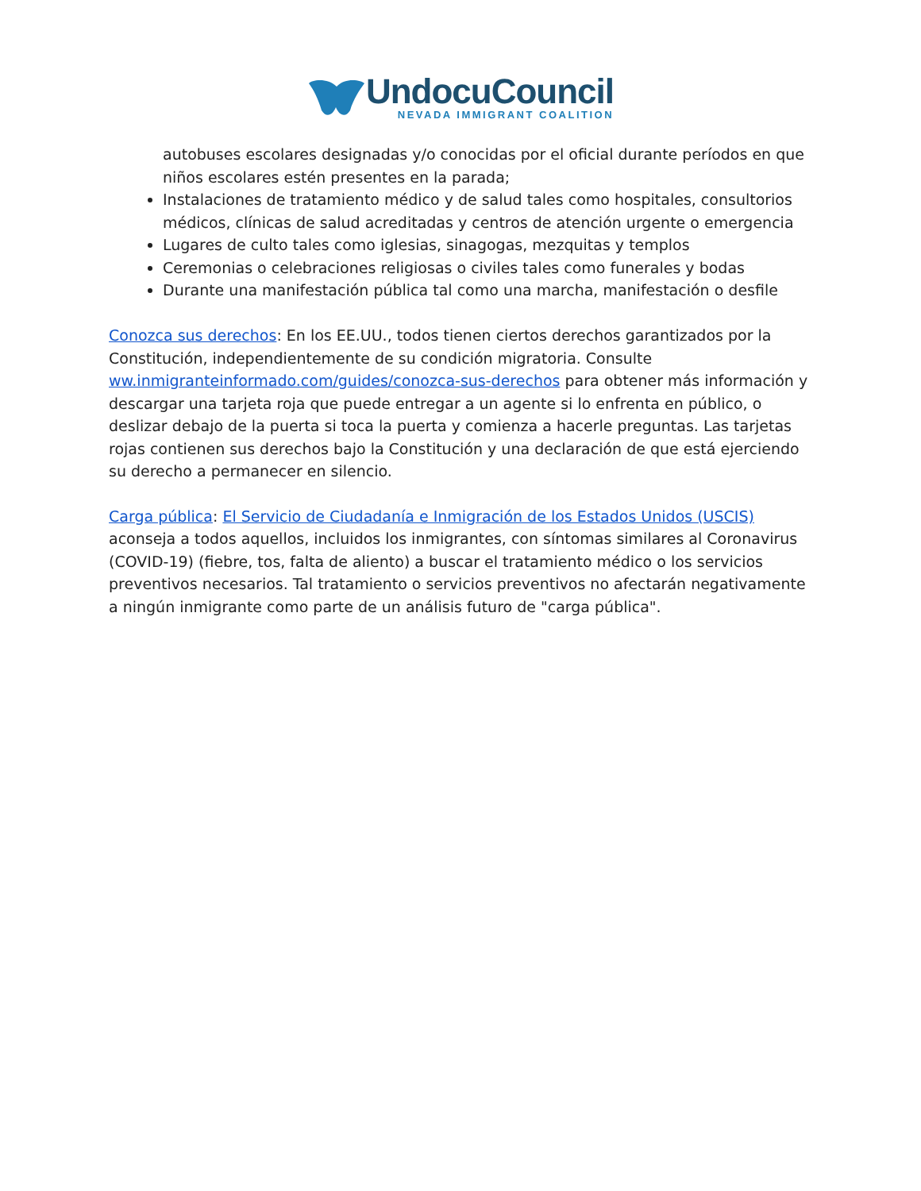UndocuCouncil
NEVADA IMMIGRANT COALITION
autobuses escolares designadas y/o conocidas por el oficial durante períodos en que niños escolares estén presentes en la parada;
Instalaciones de tratamiento médico y de salud tales como hospitales, consultorios médicos, clínicas de salud acreditadas y centros de atención urgente o emergencia
Lugares de culto tales como iglesias, sinagogas, mezquitas y templos
Ceremonias o celebraciones religiosas o civiles tales como funerales y bodas
Durante una manifestación pública tal como una marcha, manifestación o desfile
Conozca sus derechos: En los EE.UU., todos tienen ciertos derechos garantizados por la Constitución, independientemente de su condición migratoria. Consulte ww.inmigranteinformado.com/guides/conozca-sus-derechos para obtener más información y descargar una tarjeta roja que puede entregar a un agente si lo enfrenta en público, o deslizar debajo de la puerta si toca la puerta y comienza a hacerle preguntas. Las tarjetas rojas contienen sus derechos bajo la Constitución y una declaración de que está ejerciendo su derecho a permanecer en silencio.
Carga pública: El Servicio de Ciudadanía e Inmigración de los Estados Unidos (USCIS) aconseja a todos aquellos, incluidos los inmigrantes, con síntomas similares al Coronavirus (COVID-19) (fiebre, tos, falta de aliento) a buscar el tratamiento médico o los servicios preventivos necesarios. Tal tratamiento o servicios preventivos no afectarán negativamente a ningún inmigrante como parte de un análisis futuro de "carga pública".